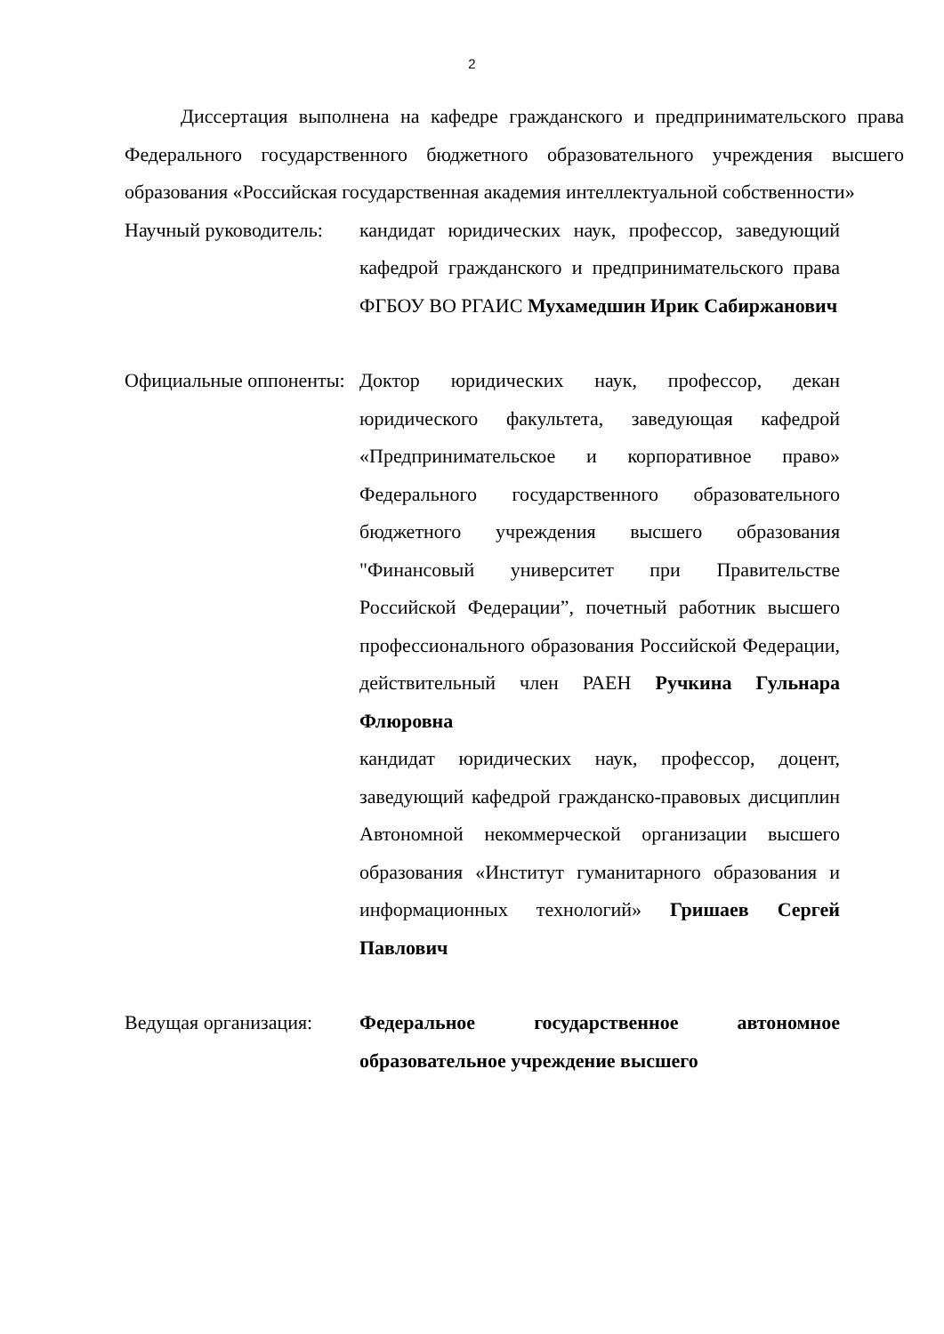2
Диссертация выполнена на кафедре гражданского и предпринимательского права Федерального государственного бюджетного образовательного учреждения высшего образования «Российская государственная академия интеллектуальной собственности»
Научный руководитель:
кандидат юридических наук, профессор, заведующий кафедрой гражданского и предпринимательского права ФГБОУ ВО РГАИС Мухамедшин Ирик Сабиржанович
Официальные оппоненты:
Доктор юридических наук, профессор, декан юридического факультета, заведующая кафедрой «Предпринимательское и корпоративное право» Федерального государственного образовательного бюджетного учреждения высшего образования "Финансовый университет при Правительстве Российской Федерации”, почетный работник высшего профессионального образования Российской Федерации, действительный член РАЕН Ручкина Гульнара Флюровна
кандидат юридических наук, профессор, доцент, заведующий кафедрой гражданско-правовых дисциплин Автономной некоммерческой организации высшего образования «Институт гуманитарного образования и информационных технологий» Гришаев Сергей Павлович
Ведущая организация: Федеральное государственное автономное образовательное учреждение высшего